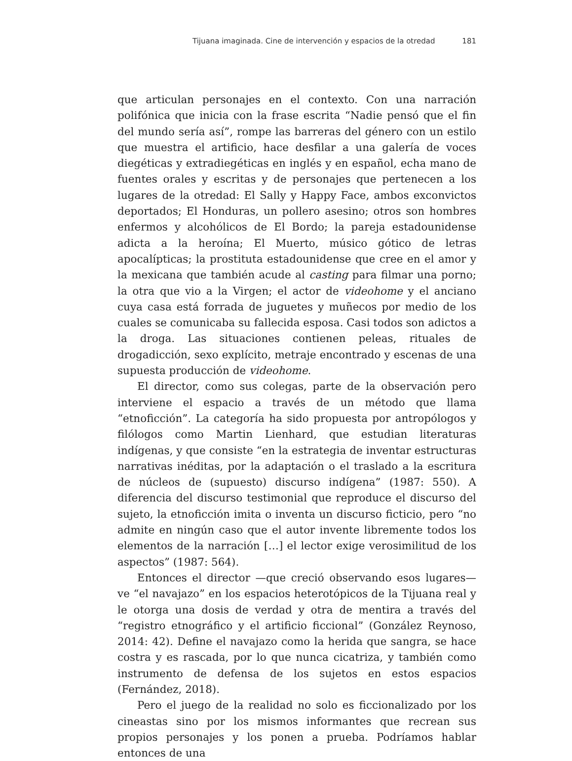Tijuana imaginada. Cine de intervención y espacios de la otredad 181
que articulan personajes en el contexto. Con una narración polifónica que inicia con la frase escrita “Nadie pensó que el fin del mundo sería así”, rompe las barreras del género con un estilo que muestra el artificio, hace desfilar a una galería de voces diegéticas y extradiegéticas en inglés y en español, echa mano de fuentes orales y escritas y de personajes que pertenecen a los lugares de la otredad: El Sally y Happy Face, ambos exconvictos deportados; El Honduras, un pollero asesino; otros son hombres enfermos y alcohólicos de El Bordo; la pareja estadounidense adicta a la heroína; El Muerto, músico gótico de letras apocalípticas; la prostituta estadounidense que cree en el amor y la mexicana que también acude al casting para filmar una porno; la otra que vio a la Virgen; el actor de videohome y el anciano cuya casa está forrada de juguetes y muñecos por medio de los cuales se comunicaba su fallecida esposa. Casi todos son adictos a la droga. Las situaciones contienen peleas, rituales de drogadicción, sexo explícito, metraje encontrado y escenas de una supuesta producción de videohome.
El director, como sus colegas, parte de la observación pero interviene el espacio a través de un método que llama “etnoficción”. La categoría ha sido propuesta por antropólogos y filólogos como Martin Lienhard, que estudian literaturas indígenas, y que consiste “en la estrategia de inventar estructuras narrativas inéditas, por la adaptación o el traslado a la escritura de núcleos de (supuesto) discurso indígena” (1987: 550). A diferencia del discurso testimonial que reproduce el discurso del sujeto, la etnoficción imita o inventa un discurso ficticio, pero “no admite en ningún caso que el autor invente libremente todos los elementos de la narración […] el lector exige verosimilitud de los aspectos” (1987: 564).
Entonces el director —que creció observando esos lugares— ve “el navajazo” en los espacios heterotópicos de la Tijuana real y le otorga una dosis de verdad y otra de mentira a través del “registro etnográfico y el artificio ficcional” (González Reynoso, 2014: 42). Define el navajazo como la herida que sangra, se hace costra y es rascada, por lo que nunca cicatriza, y también como instrumento de defensa de los sujetos en estos espacios (Fernández, 2018).
Pero el juego de la realidad no solo es ficcionalizado por los cineastas sino por los mismos informantes que recrean sus propios personajes y los ponen a prueba. Podríamos hablar entonces de una